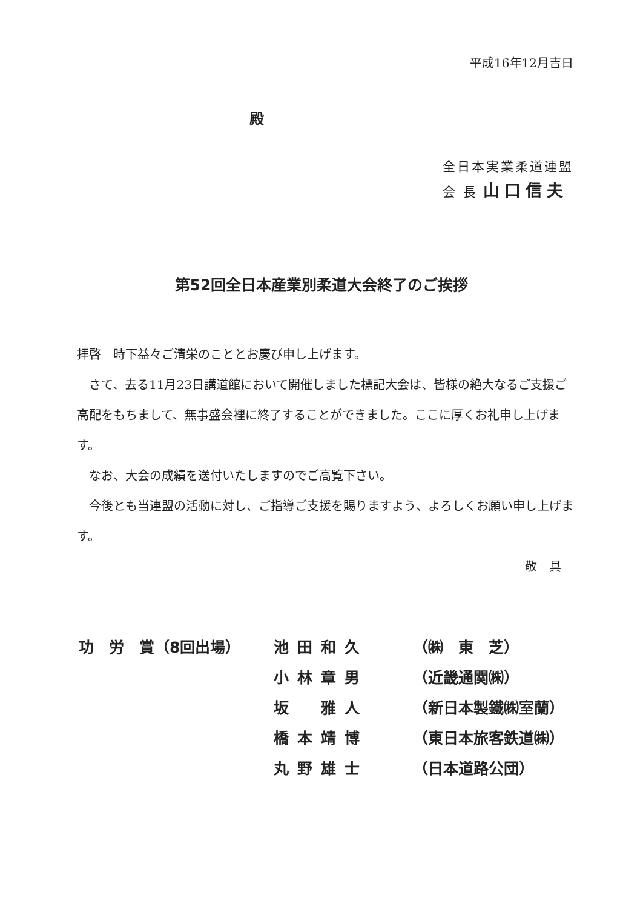平成16年12月吉日
殿
全日本実業柔道連盟
会 長 山口信夫
第52回全日本産業別柔道大会終了のご挨拶
拝啓　時下益々ご清栄のこととお慶び申し上げます。
　さて、去る11月23日講道館において開催しました標記大会は、皆様の絶大なるご支援ご高配をもちまして、無事盛会裡に終了することができました。ここに厚くお礼申し上げます。
　なお、大会の成績を送付いたしますのでご高覧下さい。
　今後とも当連盟の活動に対し、ご指導ご支援を賜りますよう、よろしくお願い申し上げます。
敬　具
| 功 労 賞（8回出場） | 池田和久 | （㈱ 東 芝） |
| | 小林章男 | （近畿通関㈱） |
| | 坂 雅人 | （新日本製鐵㈱室蘭） |
| | 橋本靖博 | （東日本旅客鉄道㈱） |
| | 丸野雄士 | （日本道路公団） |